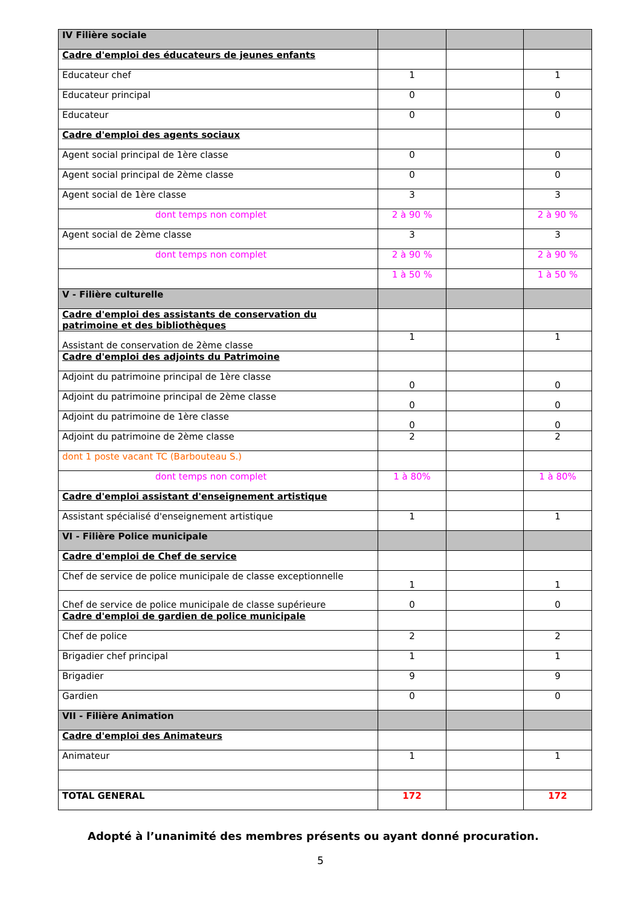| IV Filière sociale | | | |
| Cadre d'emploi des éducateurs de jeunes enfants | | | |
| Educateur chef | 1 | | 1 |
| Educateur principal | 0 | | 0 |
| Educateur | 0 | | 0 |
| Cadre d'emploi des agents sociaux | | | |
| Agent social principal de 1ère classe | 0 | | 0 |
| Agent social principal de 2ème classe | 0 | | 0 |
| Agent social de 1ère classe | 3 | | 3 |
| dont temps non complet | 2 à 90 % | | 2 à 90 % |
| Agent social de 2ème classe | 3 | | 3 |
| dont temps non complet | 2 à 90 % | | 2 à 90 % |
| | 1 à 50 % | | 1 à 50 % |
| V - Filière culturelle | | | |
| Cadre d'emploi des assistants de conservation du patrimoine et des bibliothèques | | | |
| Assistant de conservation de 2ème classe | 1 | | 1 |
| Cadre d'emploi des adjoints du Patrimoine | | | |
| Adjoint du patrimoine principal de 1ère classe | 0 | | 0 |
| Adjoint du patrimoine principal de 2ème classe | 0 | | 0 |
| Adjoint du patrimoine de 1ère classe | 0 | | 0 |
| Adjoint du patrimoine de 2ème classe | 2 | | 2 |
| dont 1 poste vacant TC (Barbouteau S.) | | | |
| dont temps non complet | 1 à 80% | | 1 à 80% |
| Cadre d'emploi assistant d'enseignement artistique | | | |
| Assistant spécialisé d'enseignement artistique | 1 | | 1 |
| VI - Filière Police municipale | | | |
| Cadre d'emploi de Chef de service | | | |
| Chef de service de police municipale de classe exceptionnelle | 1 | | 1 |
| Chef de service de police municipale de classe supérieure | 0 | | 0 |
| Cadre d'emploi de gardien de police municipale | | | |
| Chef de police | 2 | | 2 |
| Brigadier chef principal | 1 | | 1 |
| Brigadier | 9 | | 9 |
| Gardien | 0 | | 0 |
| VII - Filière Animation | | | |
| Cadre d'emploi des Animateurs | | | |
| Animateur | 1 | | 1 |
| TOTAL GENERAL | 172 | | 172 |
Adopté à l’unanimité des membres présents ou ayant donné procuration.
5